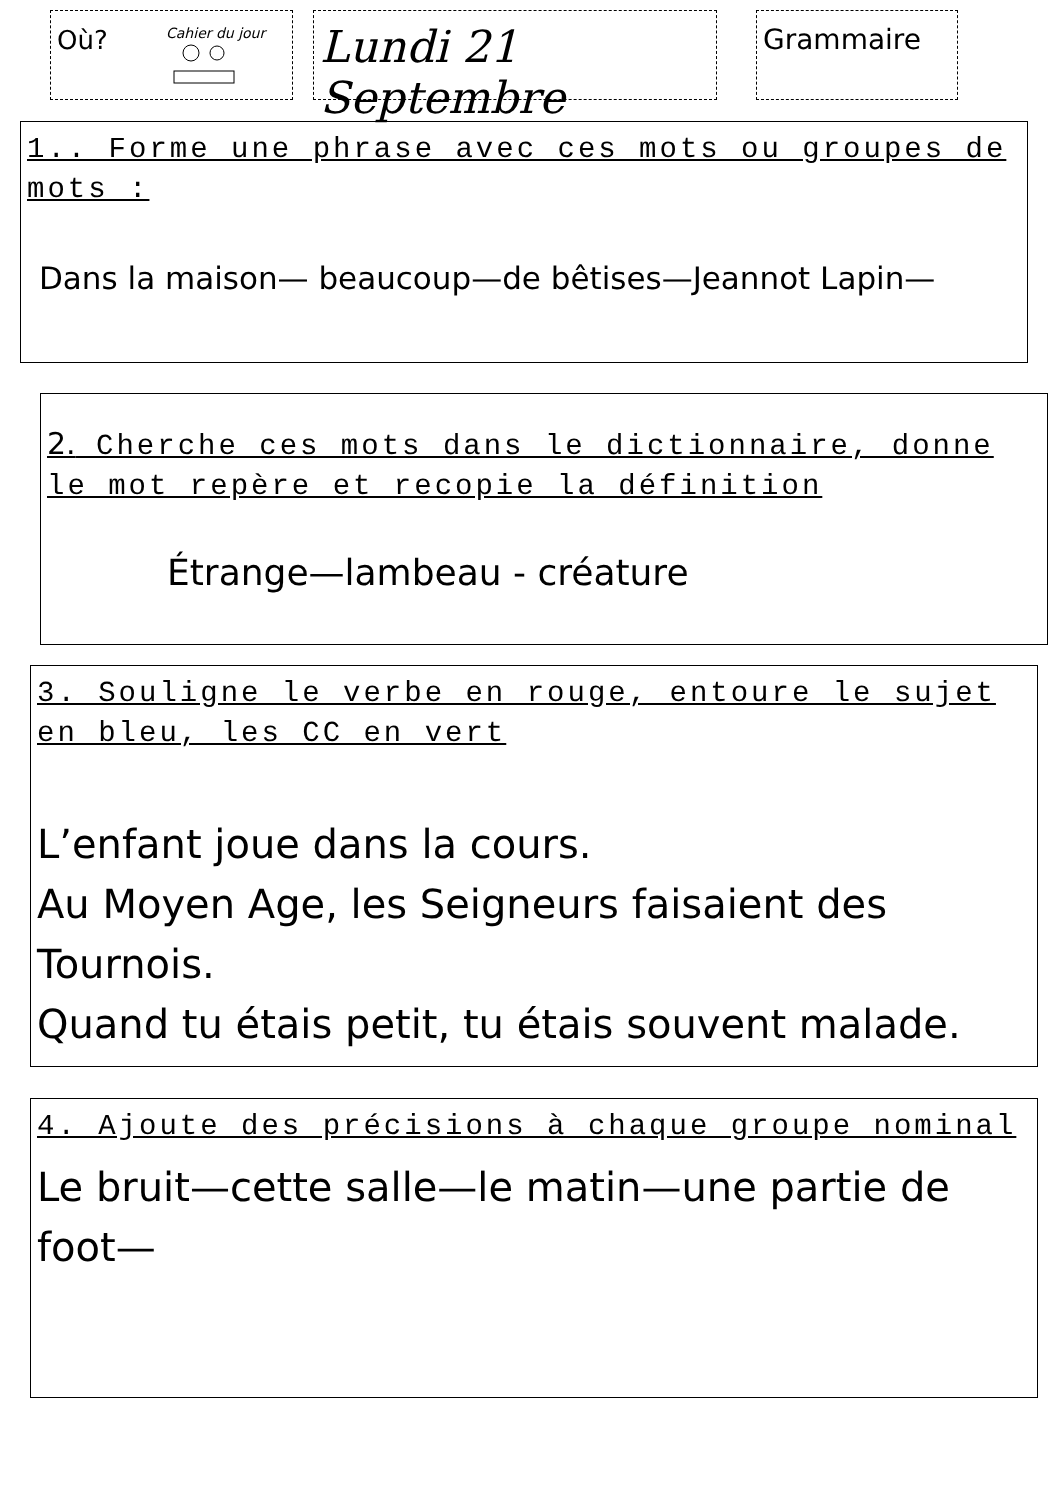Où? Cahier du jour
Lundi 21 Septembre
Grammaire
1.. Forme une phrase avec ces mots ou groupes de mots :
Dans la maison— beaucoup—de bêtises—Jeannot Lapin—
2. Cherche ces mots dans le dictionnaire, donne le mot repère et recopie la définition
Étrange—lambeau - créature
3. Souligne le verbe en rouge, entoure le sujet en bleu, les CC en vert
L’enfant joue dans la cours.
Au Moyen Age, les Seigneurs faisaient des Tournois.
Quand tu étais petit, tu étais souvent malade.
4. Ajoute des précisions à chaque groupe nominal
Le bruit—cette salle—le matin—une partie de foot—